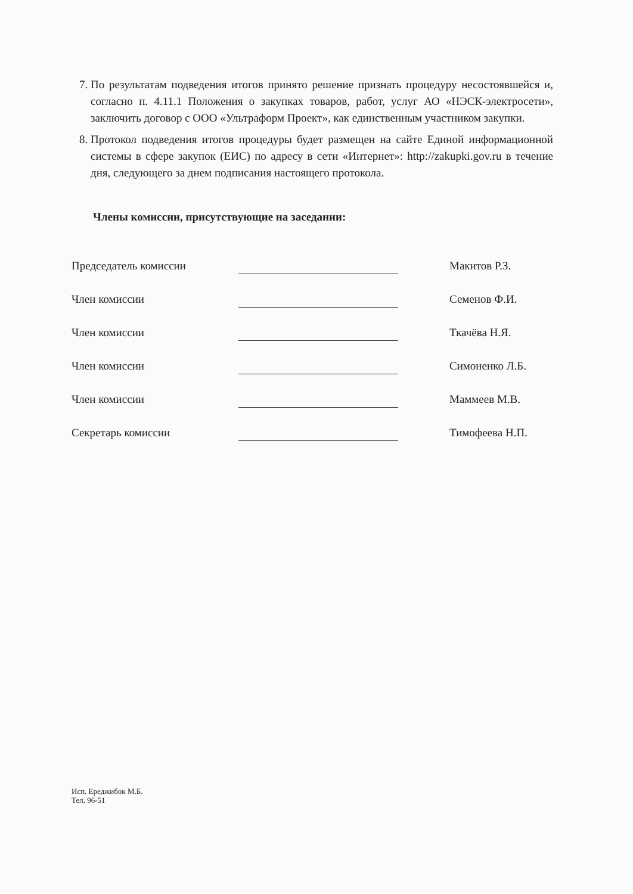7. По результатам подведения итогов принято решение признать процедуру несостоявшейся и, согласно п. 4.11.1 Положения о закупках товаров, работ, услуг АО «НЭСК-электросети», заключить договор с ООО «Ультраформ Проект», как единственным участником закупки.
8. Протокол подведения итогов процедуры будет размещен на сайте Единой информационной системы в сфере закупок (ЕИС) по адресу в сети «Интернет»: http://zakupki.gov.ru в течение дня, следующего за днем подписания настоящего протокола.
Члены комиссии, присутствующие на заседании:
Председатель комиссии
Макитов Р.З.
Член комиссии
Семенов Ф.И.
Член комиссии
Ткачёва Н.Я.
Член комиссии
Симоненко Л.Б.
Член комиссии
Маммеев М.В.
Секретарь комиссии
Тимофеева Н.П.
Исп. Ереджибок М.Б.
Тел. 96-51